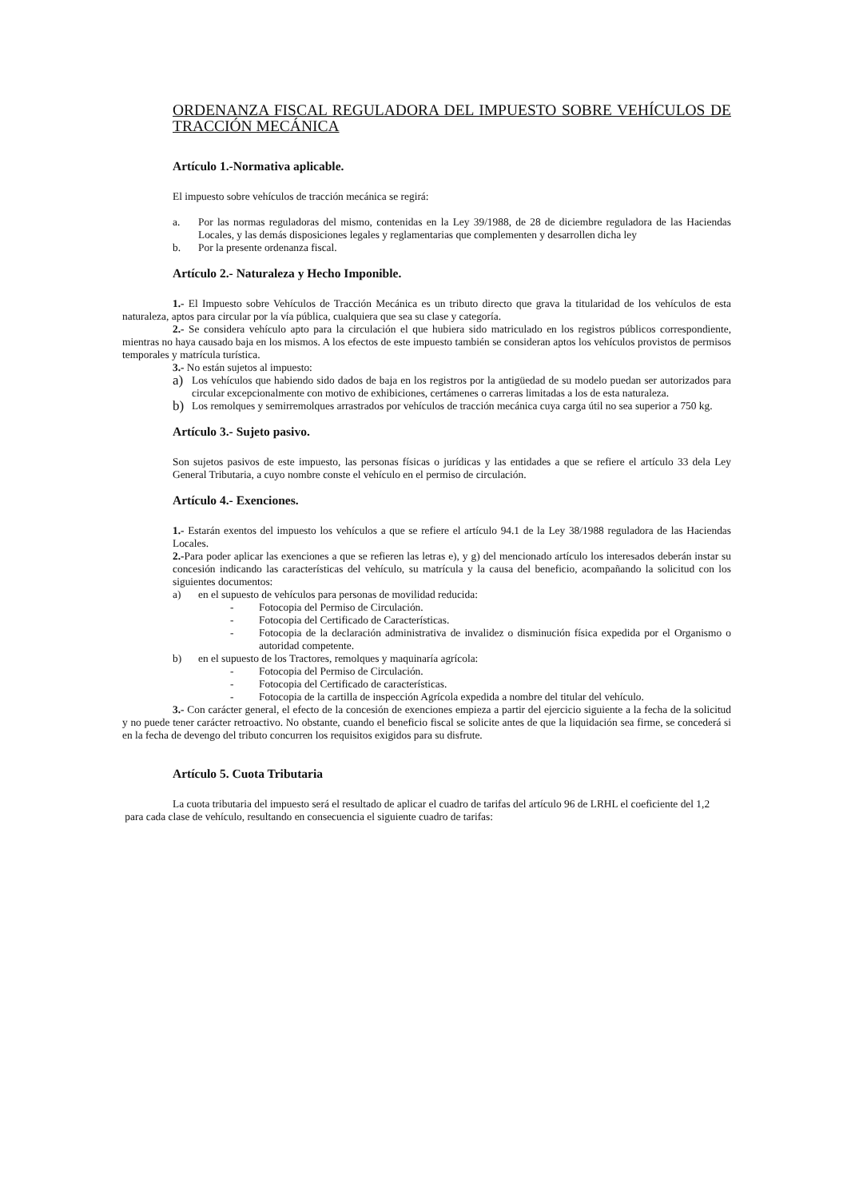ORDENANZA FISCAL REGULADORA DEL IMPUESTO SOBRE VEHÍCULOS DE TRACCIÓN MECÁNICA
Artículo 1.-Normativa aplicable.
El impuesto sobre vehículos de tracción mecánica se regirá:
a. Por las normas reguladoras del mismo, contenidas en la Ley 39/1988, de 28 de diciembre reguladora de las Haciendas Locales, y las demás disposiciones legales y reglamentarias que complementen y desarrollen dicha ley
b. Por la presente ordenanza fiscal.
Artículo 2.- Naturaleza y Hecho Imponible.
1.- El Impuesto sobre Vehículos de Tracción Mecánica es un tributo directo que grava la titularidad de los vehículos de esta naturaleza, aptos para circular por la vía pública, cualquiera que sea su clase y categoría.
2.- Se considera vehículo apto para la circulación el que hubiera sido matriculado en los registros públicos correspondiente, mientras no haya causado baja en los mismos. A los efectos de este impuesto también se consideran aptos los vehículos provistos de permisos temporales y matrícula turística.
3.- No están sujetos al impuesto:
a)
Los vehículos que habiendo sido dados de baja en los registros por la antigüedad de su modelo puedan ser autorizados para circular excepcionalmente con motivo de exhibiciones, certámenes o carreras limitadas a los de esta naturaleza.
b)
Los remolques y semirremolques arrastrados por vehículos de tracción mecánica cuya carga útil no sea superior a 750 kg.
Artículo 3.- Sujeto pasivo.
Son sujetos pasivos de este impuesto, las personas físicas o jurídicas y las entidades a que se refiere el artículo 33 dela Ley General Tributaria, a cuyo nombre conste el vehículo en el permiso de circulación.
Artículo 4.- Exenciones.
1.- Estarán exentos del impuesto los vehículos a que se refiere el artículo 94.1 de la Ley 38/1988 reguladora de las Haciendas Locales.
2.-Para poder aplicar las exenciones a que se refieren las letras e), y g) del mencionado artículo los interesados deberán instar su concesión indicando las características del vehículo, su matrícula y la causa del beneficio, acompañando la solicitud con los siguientes documentos:
a) en el supuesto de vehículos para personas de movilidad reducida:
- Fotocopia del Permiso de Circulación.
- Fotocopia del Certificado de Características.
- Fotocopia de la declaración administrativa de invalidez o disminución física expedida por el Organismo o autoridad competente.
b) en el supuesto de los Tractores, remolques y maquinaría agrícola:
- Fotocopia del Permiso de Circulación.
- Fotocopia del Certificado de características.
- Fotocopia de la cartilla de inspección Agrícola expedida a nombre del titular del vehículo.
3.- Con carácter general, el efecto de la concesión de exenciones empieza a partir del ejercicio siguiente a la fecha de la solicitud y no puede tener carácter retroactivo. No obstante, cuando el beneficio fiscal se solicite antes de que la liquidación sea firme, se concederá si en la fecha de devengo del tributo concurren los requisitos exigidos para su disfrute.
Artículo 5. Cuota Tributaria
La cuota tributaria del impuesto será el resultado de aplicar el cuadro de tarifas del artículo 96 de LRHL el coeficiente del 1,2
para cada clase de vehículo, resultando en consecuencia el siguiente cuadro de tarifas: